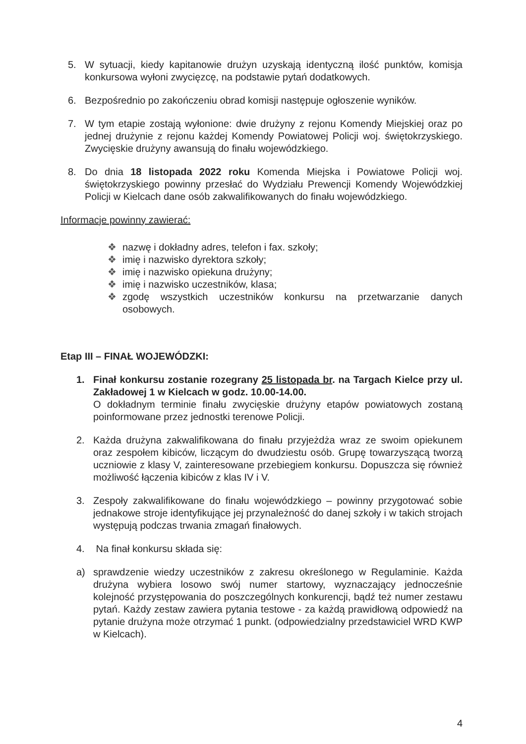5. W sytuacji, kiedy kapitanowie drużyn uzyskają identyczną ilość punktów, komisja konkursowa wyłoni zwycięzcę, na podstawie pytań dodatkowych.
6. Bezpośrednio po zakończeniu obrad komisji następuje ogłoszenie wyników.
7. W tym etapie zostają wyłonione: dwie drużyny z rejonu Komendy Miejskiej oraz po jednej drużynie z rejonu każdej Komendy Powiatowej Policji woj. świętokrzyskiego. Zwycięskie drużyny awansują do finału wojewódzkiego.
8. Do dnia 18 listopada 2022 roku Komenda Miejska i Powiatowe Policji woj. świętokrzyskiego powinny przesłać do Wydziału Prewencji Komendy Wojewódzkiej Policji w Kielcach dane osób zakwalifikowanych do finału wojewódzkiego.
Informacje powinny zawierać:
❖ nazwę i dokładny adres, telefon i fax. szkoły;
❖ imię i nazwisko dyrektora szkoły;
❖ imię i nazwisko opiekuna drużyny;
❖ imię i nazwisko uczestników, klasa;
❖ zgodę wszystkich uczestników konkursu na przetwarzanie danych osobowych.
Etap III – FINAŁ WOJEWÓDZKI:
1. Finał konkursu zostanie rozegrany 25 listopada br. na Targach Kielce przy ul. Zakładowej 1 w Kielcach w godz. 10.00-14.00.
O dokładnym terminie finału zwycięskie drużyny etapów powiatowych zostaną poinformowane przez jednostki terenowe Policji.
2. Każda drużyna zakwalifikowana do finału przyjeżdża wraz ze swoim opiekunem oraz zespołem kibiców, liczącym do dwudziestu osób. Grupę towarzyszącą tworzą uczniowie z klasy V, zainteresowane przebiegiem konkursu. Dopuszcza się również możliwość łączenia kibiców z klas IV i V.
3. Zespoły zakwalifikowane do finału wojewódzkiego – powinny przygotować sobie jednakowe stroje identyfikujące jej przynależność do danej szkoły i w takich strojach występują podczas trwania zmagań finałowych.
4. Na finał konkursu składa się:
a) sprawdzenie wiedzy uczestników z zakresu określonego w Regulaminie. Każda drużyna wybiera losowo swój numer startowy, wyznaczający jednocześnie kolejność przystępowania do poszczególnych konkurencji, bądź też numer zestawu pytań. Każdy zestaw zawiera pytania testowe - za każdą prawidłową odpowiedź na pytanie drużyna może otrzymać 1 punkt. (odpowiedzialny przedstawiciel WRD KWP w Kielcach).
4